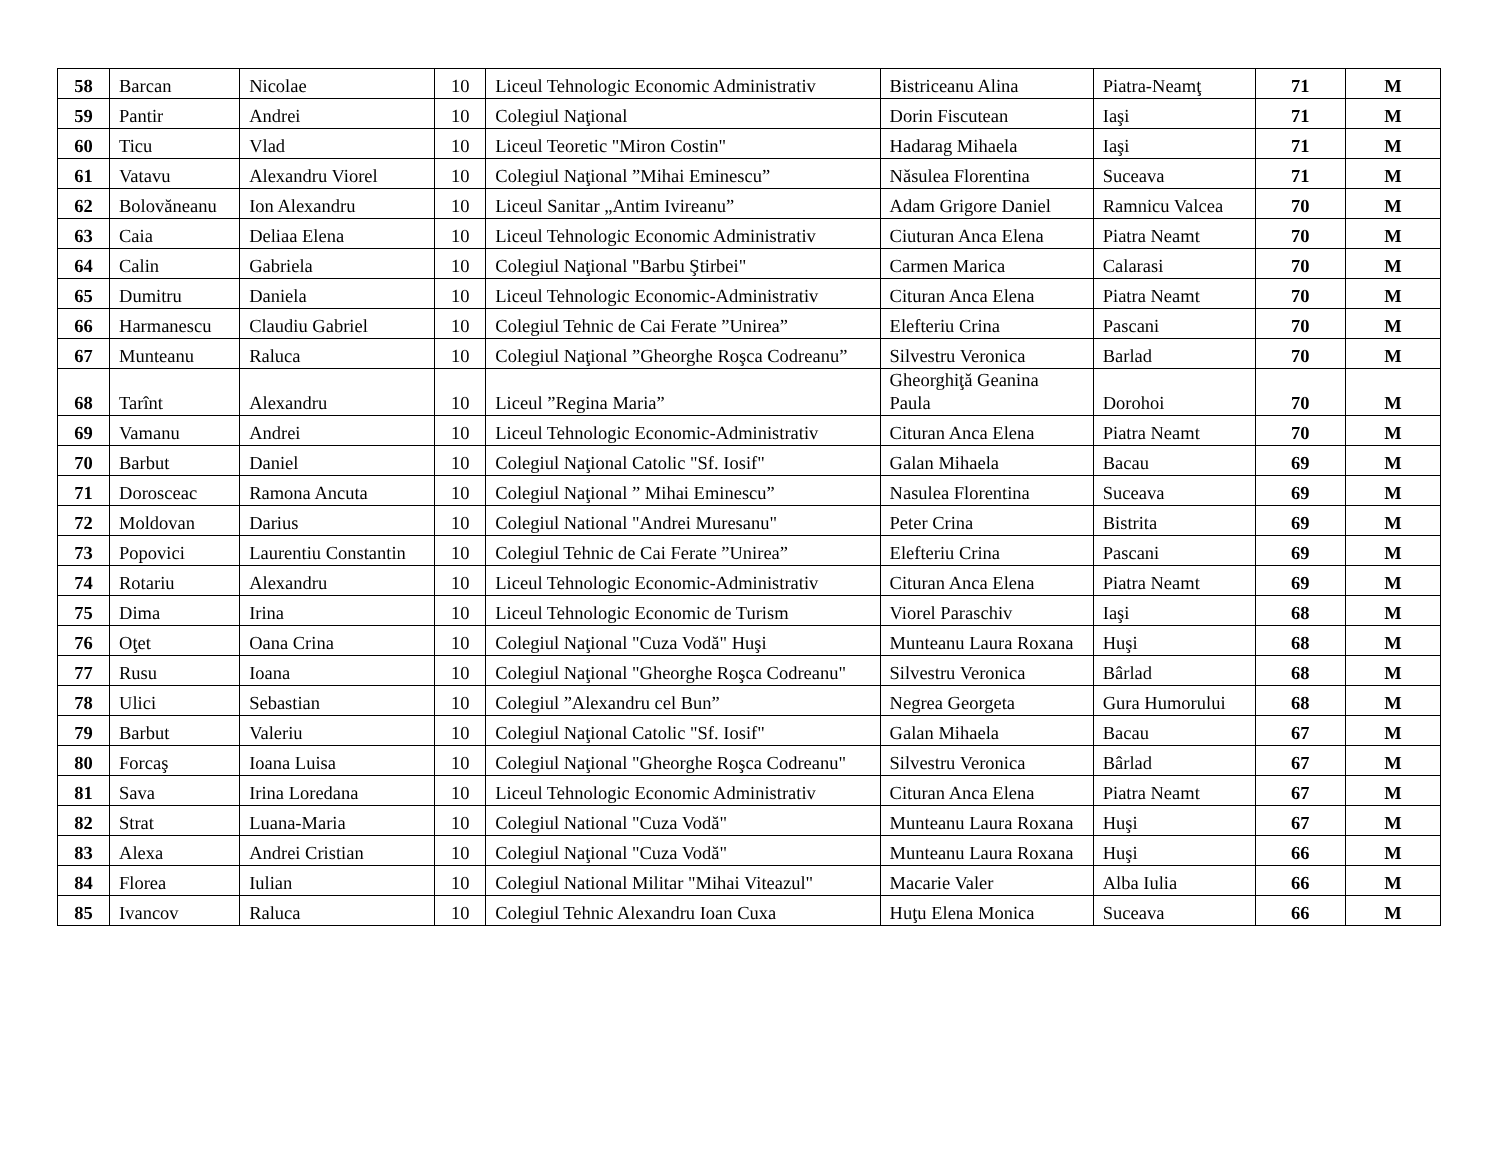| 58 | Barcan | Nicolae | 10 | Liceul Tehnologic Economic Administrativ | Bistriceanu Alina | Piatra-Neamţ | 71 | M |
| 59 | Pantir | Andrei | 10 | Colegiul Naţional | Dorin Fiscutean | Iaşi | 71 | M |
| 60 | Ticu | Vlad | 10 | Liceul Teoretic "Miron Costin" | Hadarag Mihaela | Iaşi | 71 | M |
| 61 | Vatavu | Alexandru Viorel | 10 | Colegiul Naţional ”Mihai Eminescu” | Năsulea Florentina | Suceava | 71 | M |
| 62 | Bolovăneanu | Ion Alexandru | 10 | Liceul Sanitar „Antim Ivireanu” | Adam Grigore Daniel | Ramnicu Valcea | 70 | M |
| 63 | Caia | Deliaa Elena | 10 | Liceul Tehnologic Economic Administrativ | Ciuturan Anca Elena | Piatra Neamt | 70 | M |
| 64 | Calin | Gabriela | 10 | Colegiul Naţional "Barbu Ştirbei" | Carmen Marica | Calarasi | 70 | M |
| 65 | Dumitru | Daniela | 10 | Liceul Tehnologic Economic-Administrativ | Cituran Anca Elena | Piatra Neamt | 70 | M |
| 66 | Harmanescu | Claudiu Gabriel | 10 | Colegiul Tehnic de Cai Ferate ”Unirea” | Elefteriu Crina | Pascani | 70 | M |
| 67 | Munteanu | Raluca | 10 | Colegiul Naţional ”Gheorghe Roşca Codreanu” | Silvestru Veronica | Barlad | 70 | M |
| 68 | Tarînt | Alexandru | 10 | Liceul ”Regina Maria” | Gheorghiţă Geanina Paula | Dorohoi | 70 | M |
| 69 | Vamanu | Andrei | 10 | Liceul Tehnologic Economic-Administrativ | Cituran Anca Elena | Piatra Neamt | 70 | M |
| 70 | Barbut | Daniel | 10 | Colegiul Naţional Catolic "Sf. Iosif" | Galan Mihaela | Bacau | 69 | M |
| 71 | Dorosceac | Ramona Ancuta | 10 | Colegiul Naţional ” Mihai Eminescu” | Nasulea Florentina | Suceava | 69 | M |
| 72 | Moldovan | Darius | 10 | Colegiul National "Andrei Muresanu" | Peter Crina | Bistrita | 69 | M |
| 73 | Popovici | Laurentiu Constantin | 10 | Colegiul Tehnic de Cai Ferate ”Unirea” | Elefteriu Crina | Pascani | 69 | M |
| 74 | Rotariu | Alexandru | 10 | Liceul Tehnologic Economic-Administrativ | Cituran Anca Elena | Piatra Neamt | 69 | M |
| 75 | Dima | Irina | 10 | Liceul Tehnologic Economic de Turism | Viorel Paraschiv | Iaşi | 68 | M |
| 76 | Oţet | Oana Crina | 10 | Colegiul Naţional "Cuza Vodă" Huşi | Munteanu Laura Roxana | Huşi | 68 | M |
| 77 | Rusu | Ioana | 10 | Colegiul Naţional "Gheorghe Roşca Codreanu" | Silvestru Veronica | Bârlad | 68 | M |
| 78 | Ulici | Sebastian | 10 | Colegiul ”Alexandru cel Bun” | Negrea Georgeta | Gura Humorului | 68 | M |
| 79 | Barbut | Valeriu | 10 | Colegiul Naţional Catolic "Sf. Iosif" | Galan Mihaela | Bacau | 67 | M |
| 80 | Forcaş | Ioana Luisa | 10 | Colegiul Naţional "Gheorghe Roşca Codreanu" | Silvestru Veronica | Bârlad | 67 | M |
| 81 | Sava | Irina Loredana | 10 | Liceul Tehnologic Economic Administrativ | Cituran Anca Elena | Piatra Neamt | 67 | M |
| 82 | Strat | Luana-Maria | 10 | Colegiul National "Cuza Vodă" | Munteanu Laura Roxana | Huşi | 67 | M |
| 83 | Alexa | Andrei Cristian | 10 | Colegiul Naţional "Cuza Vodă" | Munteanu Laura Roxana | Huşi | 66 | M |
| 84 | Florea | Iulian | 10 | Colegiul National Militar "Mihai Viteazul" | Macarie Valer | Alba Iulia | 66 | M |
| 85 | Ivancov | Raluca | 10 | Colegiul Tehnic Alexandru Ioan Cuxa | Huţu Elena Monica | Suceava | 66 | M |